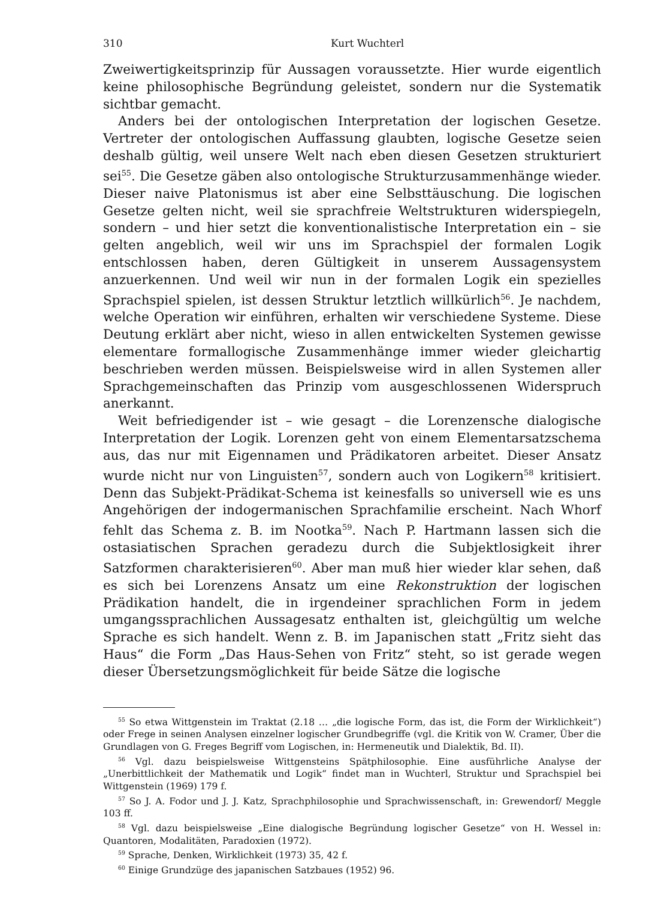310 Kurt Wuchterl
Zweiwertigkeitsprinzip für Aussagen voraussetzte. Hier wurde eigentlich keine philosophische Begründung geleistet, sondern nur die Systematik sichtbar gemacht.
Anders bei der ontologischen Interpretation der logischen Gesetze. Vertreter der ontologischen Auffassung glaubten, logische Gesetze seien deshalb gültig, weil unsere Welt nach eben diesen Gesetzen strukturiert sei<sup>55</sup>. Die Gesetze gäben also ontologische Strukturzusammenhänge wieder. Dieser naive Platonismus ist aber eine Selbsttäuschung. Die logischen Gesetze gelten nicht, weil sie sprachfreie Weltstrukturen widerspiegeln, sondern – und hier setzt die konventionalistische Interpretation ein – sie gelten angeblich, weil wir uns im Sprachspiel der formalen Logik entschlossen haben, deren Gültigkeit in unserem Aussagensystem anzuerkennen. Und weil wir nun in der formalen Logik ein spezielles Sprachspiel spielen, ist dessen Struktur letztlich willkürlich<sup>56</sup>. Je nachdem, welche Operation wir einführen, erhalten wir verschiedene Systeme. Diese Deutung erklärt aber nicht, wieso in allen entwickelten Systemen gewisse elementare formallogische Zusammenhänge immer wieder gleichartig beschrieben werden müssen. Beispielsweise wird in allen Systemen aller Sprachgemeinschaften das Prinzip vom ausgeschlossenen Widerspruch anerkannt.
Weit befriedigender ist – wie gesagt – die Lorenzensche dialogische Interpretation der Logik. Lorenzen geht von einem Elementarsatzschema aus, das nur mit Eigennamen und Prädikatoren arbeitet. Dieser Ansatz wurde nicht nur von Linguisten<sup>57</sup>, sondern auch von Logikern<sup>58</sup> kritisiert. Denn das Subjekt-Prädikat-Schema ist keinesfalls so universell wie es uns Angehörigen der indogermanischen Sprachfamilie erscheint. Nach Whorf fehlt das Schema z. B. im Nootka<sup>59</sup>. Nach P. Hartmann lassen sich die ostasiatischen Sprachen geradezu durch die Subjektlosigkeit ihrer Satzformen charakterisieren<sup>60</sup>. Aber man muß hier wieder klar sehen, daß es sich bei Lorenzens Ansatz um eine Rekonstruktion der logischen Prädikation handelt, die in irgendeiner sprachlichen Form in jedem umgangssprachlichen Aussagesatz enthalten ist, gleichgültig um welche Sprache es sich handelt. Wenn z. B. im Japanischen statt „Fritz sieht das Haus“ die Form „Das Haus-Sehen von Fritz“ steht, so ist gerade wegen dieser Übersetzungsmöglichkeit für beide Sätze die logische
<sup>55</sup> So etwa Wittgenstein im Traktat (2.18 … „die logische Form, das ist, die Form der Wirklichkeit“) oder Frege in seinen Analysen einzelner logischer Grundbegriffe (vgl. die Kritik von W. Cramer, Über die Grundlagen von G. Freges Begriff vom Logischen, in: Hermeneutik und Dialektik, Bd. II).
<sup>56</sup> Vgl. dazu beispielsweise Wittgensteins Spätphilosophie. Eine ausführliche Analyse der „Unerbittlichkeit der Mathematik und Logik“ findet man in Wuchterl, Struktur und Sprachspiel bei Wittgenstein (1969) 179 f.
<sup>57</sup> So J. A. Fodor und J. J. Katz, Sprachphilosophie und Sprachwissenschaft, in: Grewendorf/ Meggle 103 ff.
<sup>58</sup> Vgl. dazu beispielsweise „Eine dialogische Begründung logischer Gesetze“ von H. Wessel in: Quantoren, Modalitäten, Paradoxien (1972).
<sup>59</sup> Sprache, Denken, Wirklichkeit (1973) 35, 42 f.
<sup>60</sup> Einige Grundzüge des japanischen Satzbaues (1952) 96.